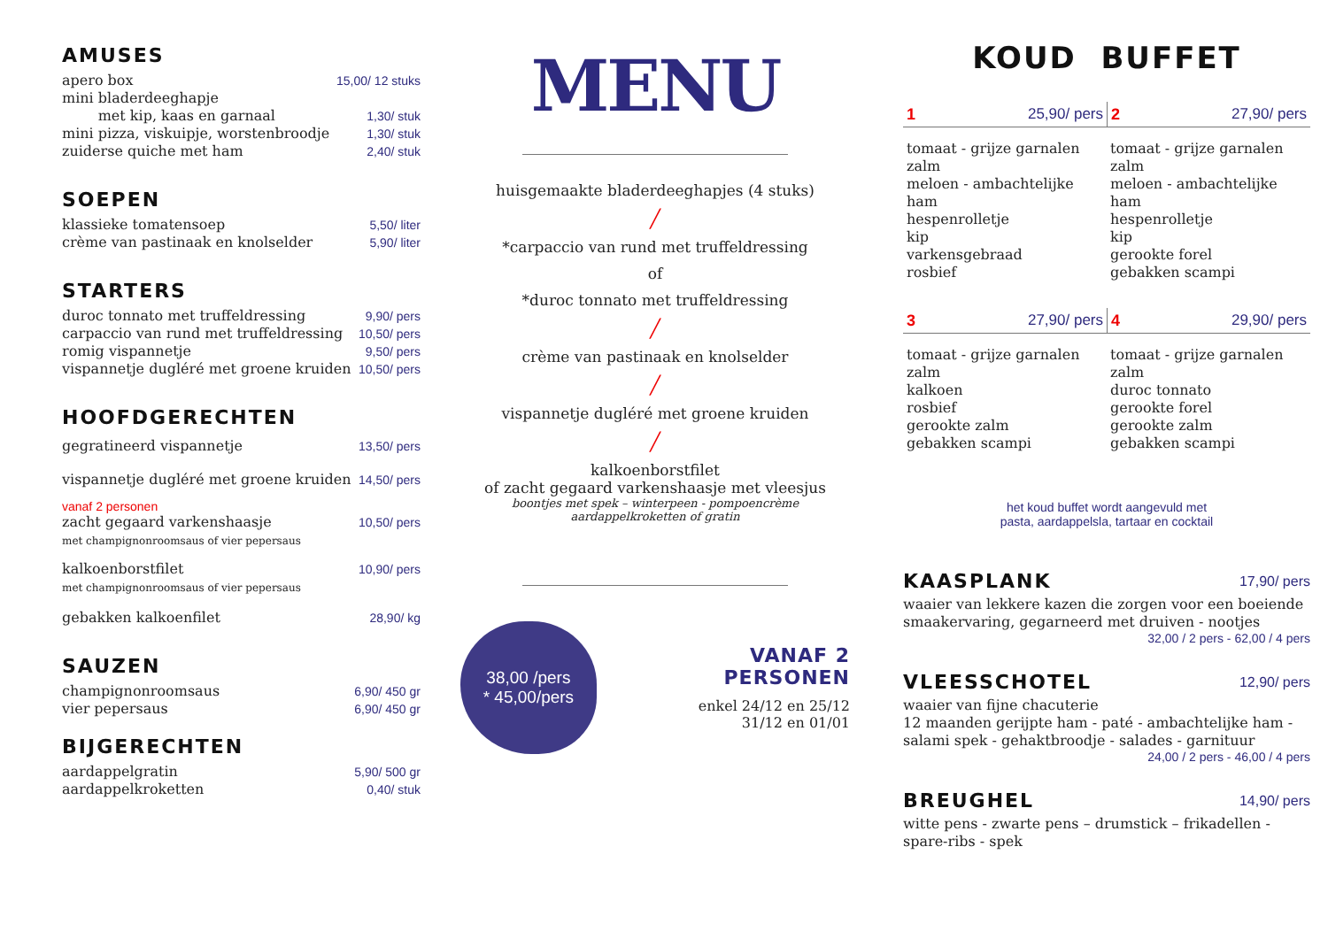AMUSES
apero box 15,00/ 12 stuks
mini bladerdeeghapje
met kip, kaas en garnaal
1,30/ stuk
mini pizza, viskuipje, worstenbroodje 1,30/ stuk
zuiderse quiche met ham 2,40/ stuk
SOEPEN
klassieke tomatensoep 5,50/ liter
crème van pastinaak en knolselder 5,90/ liter
STARTERS
duroc tonnato met truffeldressing 9,90/ pers
carpaccio van rund met truffeldressing 10,50/ pers
romig vispannetje 9,50/ pers
vispannetje dugléré met groene kruiden 10,50/ pers
HOOFDGERECHTEN
gegratineerd vispannetje 13,50/ pers
vispannetje dugléré met groene kruiden 14,50/ pers
vanaf 2 personen
zacht gegaard varkenshaasje
met champignonroomsaus of vier pepersaus 10,50/ pers
kalkoenborstfilet
met champignonroomsaus of vier pepersaus 10,90/ pers
gebakken kalkoenfilet 28,90/ kg
SAUZEN
champignonroomsaus 6,90/ 450 gr
vier pepersaus 6,90/ 450 gr
BIJGERECHTEN
aardappelgratin 5,90/ 500 gr
aardappelkroketten 0,40/ stuk
MENU
huisgemaakte bladerdeeghapjes (4 stuks)
╱
*carpaccio van rund met truffeldressing
of
*duroc tonnato met truffeldressing
╱
crème van pastinaak en knolselder
╱
vispannetje dugléré met groene kruiden
╱
kalkoenborstfilet
of zacht gegaard varkenshaasje met vleesjus
boontjes met spek – winterpeen - pompoencrème
aardappelkroketten of gratin
38,00 /pers
* 45,00/pers
VANAF 2 PERSONEN
enkel 24/12 en 25/12
31/12 en 01/01
KOUD BUFFET
1 25,90/ pers
2 27,90/ pers
tomaat - grijze garnalen
zalm
meloen - ambachtelijke ham
hespenrolletje
kip
varkensgebraad
rosbief
tomaat - grijze garnalen
zalm
meloen - ambachtelijke ham
hespenrolletje
kip
gerookte forel
gebakken scampi
3 27,90/ pers
4 29,90/ pers
tomaat - grijze garnalen
zalm
kalkoen
rosbief
gerookte zalm
gebakken scampi
tomaat - grijze garnalen
zalm
duroc tonnato
gerookte forel
gerookte zalm
gebakken scampi
het koud buffet wordt aangevuld met
pasta, aardappelsla, tartaar en cocktail
KAASPLANK
17,90/ pers
waaier van lekkere kazen die zorgen voor een boeiende smaakervaring, gegarneerd met druiven - nootjes
32,00 / 2 pers - 62,00 / 4 pers
VLEESSCHOTEL
12,90/ pers
waaier van fijne chacuterie
12 maanden gerijpte ham - paté - ambachtelijke ham - salami spek - gehaktbroodje - salades - garnituur
24,00 / 2 pers - 46,00 / 4 pers
BREUGHEL
14,90/ pers
witte pens - zwarte pens – drumstick – frikadellen - spare-ribs - spek